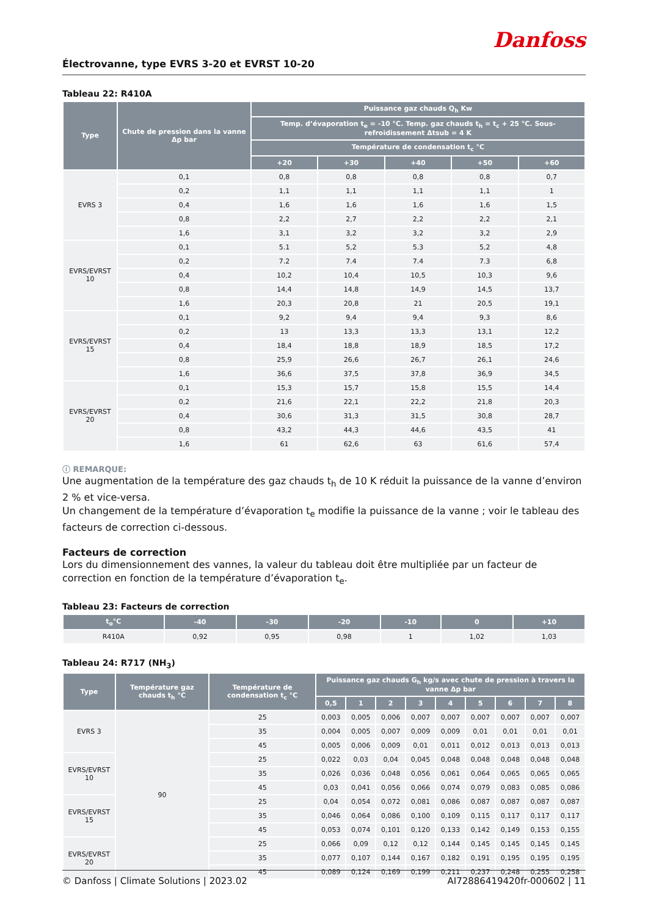Danfoss
Électrovanne, type EVRS 3-20 et EVRST 10-20
Tableau 22: R410A
| Type | Chute de pression dans la vanne Δp bar | Puissance gaz chauds Q<sub>h</sub> Kw | | | | |
| --- | --- | --- | --- | --- | --- | --- |
| | | Temp. d’évaporation t<sub>e</sub> = -10 °C. Temp. gaz chauds t<sub>h</sub> = t<sub>c</sub> + 25 °C. Sous-refroidissement Δtsub = 4 K | | | | |
| | | Température de condensation t<sub>c</sub> °C | | | | |
| | | +20 | +30 | +40 | +50 | +60 |
| EVRS 3 | 0,1 | 0,8 | 0,8 | 0,8 | 0,8 | 0,7 |
| | 0,2 | 1,1 | 1,1 | 1,1 | 1,1 | 1 |
| | 0,4 | 1,6 | 1,6 | 1,6 | 1,6 | 1,5 |
| | 0,8 | 2,2 | 2,7 | 2,2 | 2,2 | 2,1 |
| | 1,6 | 3,1 | 3,2 | 3,2 | 3,2 | 2,9 |
| EVRS/EVRST 10 | 0,1 | 5.1 | 5,2 | 5.3 | 5,2 | 4,8 |
| | 0,2 | 7.2 | 7.4 | 7.4 | 7.3 | 6,8 |
| | 0,4 | 10,2 | 10,4 | 10,5 | 10,3 | 9,6 |
| | 0,8 | 14,4 | 14,8 | 14,9 | 14,5 | 13,7 |
| | 1,6 | 20,3 | 20,8 | 21 | 20,5 | 19,1 |
| EVRS/EVRST 15 | 0,1 | 9,2 | 9,4 | 9,4 | 9,3 | 8,6 |
| | 0,2 | 13 | 13,3 | 13,3 | 13,1 | 12,2 |
| | 0,4 | 18,4 | 18,8 | 18,9 | 18,5 | 17,2 |
| | 0,8 | 25,9 | 26,6 | 26,7 | 26,1 | 24,6 |
| | 1,6 | 36,6 | 37,5 | 37,8 | 36,9 | 34,5 |
| EVRS/EVRST 20 | 0,1 | 15,3 | 15,7 | 15,8 | 15,5 | 14,4 |
| | 0,2 | 21,6 | 22,1 | 22,2 | 21,8 | 20,3 |
| | 0,4 | 30,6 | 31,3 | 31,5 | 30,8 | 28,7 |
| | 0,8 | 43,2 | 44,3 | 44,6 | 43,5 | 41 |
| | 1,6 | 61 | 62,6 | 63 | 61,6 | 57,4 |
ⓘ REMARQUE:
Une augmentation de la température des gaz chauds t<sub>h</sub> de 10 K réduit la puissance de la vanne d’environ 2 % et vice-versa.
Un changement de la température d’évaporation t<sub>e</sub> modifie la puissance de la vanne ; voir le tableau des facteurs de correction ci-dessous.
Facteurs de correction
Lors du dimensionnement des vannes, la valeur du tableau doit être multipliée par un facteur de correction en fonction de la température d’évaporation t<sub>e</sub>.
Tableau 23: Facteurs de correction
| t<sub>o</sub>°C | -40 | -30 | -20 | -10 | 0 | +10 |
| --- | --- | --- | --- | --- | --- | --- |
| R410A | 0,92 | 0,95 | 0,98 | 1 | 1,02 | 1,03 |
Tableau 24: R717 (NH<sub>3</sub>)
| Type | Température gaz chauds t<sub>h</sub> °C | Température de condensation t<sub>c</sub> °C | Puissance gaz chauds G<sub>h</sub> kg/s avec chute de pression à travers la vanne Δp bar | | | | | | | | |
| --- | --- | --- | --- | --- | --- | --- | --- | --- | --- | --- | --- |
| | | | 0,5 | 1 | 2 | 3 | 4 | 5 | 6 | 7 | 8 |
| EVRS 3 | 90 | 25 | 0,003 | 0,005 | 0,006 | 0,007 | 0,007 | 0,007 | 0,007 | 0,007 | 0,007 |
| | | 35 | 0,004 | 0,005 | 0,007 | 0,009 | 0,009 | 0,01 | 0,01 | 0,01 | 0,01 |
| | | 45 | 0,005 | 0,006 | 0,009 | 0,01 | 0,011 | 0,012 | 0,013 | 0,013 | 0,013 |
| EVRS/EVRST 10 | | 25 | 0,022 | 0,03 | 0,04 | 0,045 | 0,048 | 0,048 | 0,048 | 0,048 | 0,048 |
| | | 35 | 0,026 | 0,036 | 0,048 | 0,056 | 0,061 | 0,064 | 0,065 | 0,065 | 0,065 |
| | | 45 | 0,03 | 0,041 | 0,056 | 0,066 | 0,074 | 0,079 | 0,083 | 0,085 | 0,086 |
| EVRS/EVRST 15 | | 25 | 0,04 | 0,054 | 0,072 | 0,081 | 0,086 | 0,087 | 0,087 | 0,087 | 0,087 |
| | | 35 | 0,046 | 0,064 | 0,086 | 0,100 | 0,109 | 0,115 | 0,117 | 0,117 | 0,117 |
| | | 45 | 0,053 | 0,074 | 0,101 | 0,120 | 0,133 | 0,142 | 0,149 | 0,153 | 0,155 |
| EVRS/EVRST 20 | | 25 | 0,066 | 0,09 | 0,12 | 0,12 | 0,144 | 0,145 | 0,145 | 0,145 | 0,145 |
| | | 35 | 0,077 | 0,107 | 0,144 | 0,167 | 0,182 | 0,191 | 0,195 | 0,195 | 0,195 |
| | | 45 | 0,089 | 0,124 | 0,169 | 0,199 | 0,211 | 0,237 | 0,248 | 0,255 | 0,258 |
© Danfoss | Climate Solutions | 2023.02 AI72886419420fr-000602 | 11